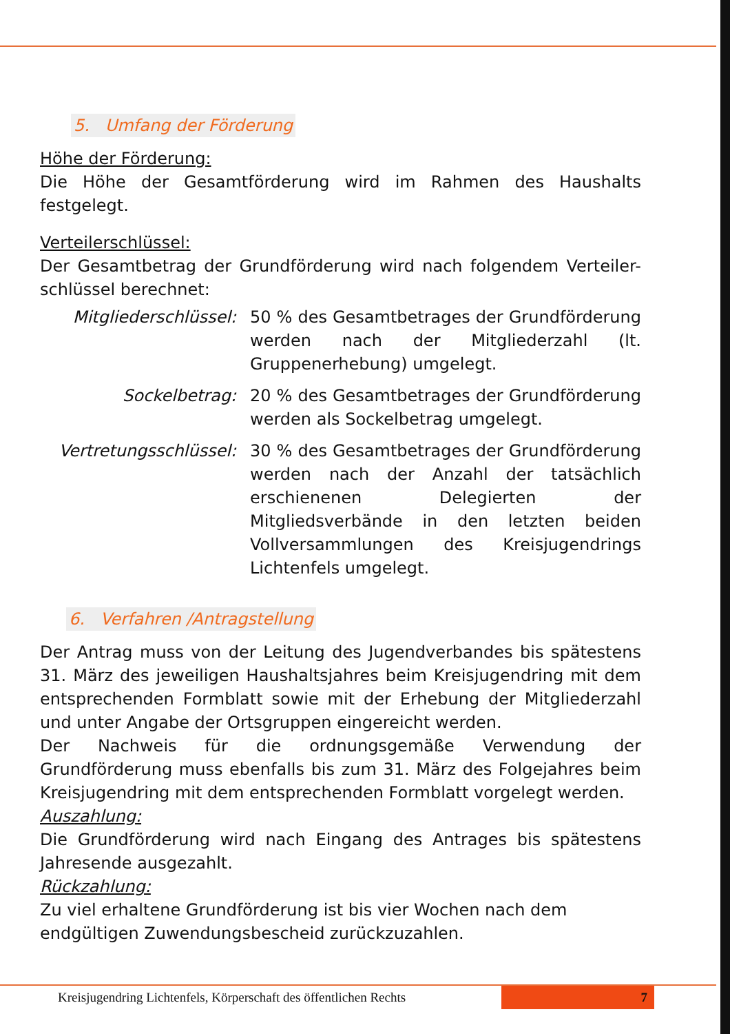5. Umfang der Förderung
Höhe der Förderung:
Die Höhe der Gesamtförderung wird im Rahmen des Haushalts festgelegt.
Verteilerschlüssel:
Der Gesamtbetrag der Grundförderung wird nach folgendem Verteiler-schlüssel berechnet:
Mitgliederschlüssel:
50 % des Gesamtbetrages der Grundförderung werden nach der Mitgliederzahl (lt. Gruppenerhebung) umgelegt.
Sockelbetrag: 20 % des Gesamtbetrages der Grundförderung werden als Sockelbetrag umgelegt.
Vertretungsschlüssel:
30 % des Gesamtbetrages der Grundförderung werden nach der Anzahl der tatsächlich erschienenen Delegierten der Mitgliedsverbände in den letzten beiden Vollversammlungen des Kreisjugendrings Lichtenfels umgelegt.
6. Verfahren /Antragstellung
Der Antrag muss von der Leitung des Jugendverbandes bis spätestens 31. März des jeweiligen Haushaltsjahres beim Kreisjugendring mit dem entsprechenden Formblatt sowie mit der Erhebung der Mitgliederzahl und unter Angabe der Ortsgruppen eingereicht werden.
Der Nachweis für die ordnungsgemäße Verwendung der Grundförderung muss ebenfalls bis zum 31. März des Folgejahres beim Kreisjugendring mit dem entsprechenden Formblatt vorgelegt werden.
Auszahlung:
Die Grundförderung wird nach Eingang des Antrages bis spätestens Jahresende ausgezahlt.
Rückzahlung:
Zu viel erhaltene Grundförderung ist bis vier Wochen nach dem endgültigen Zuwendungsbescheid zurückzuzahlen.
Kreisjugendring Lichtenfels, Körperschaft des öffentlichen Rechts
7